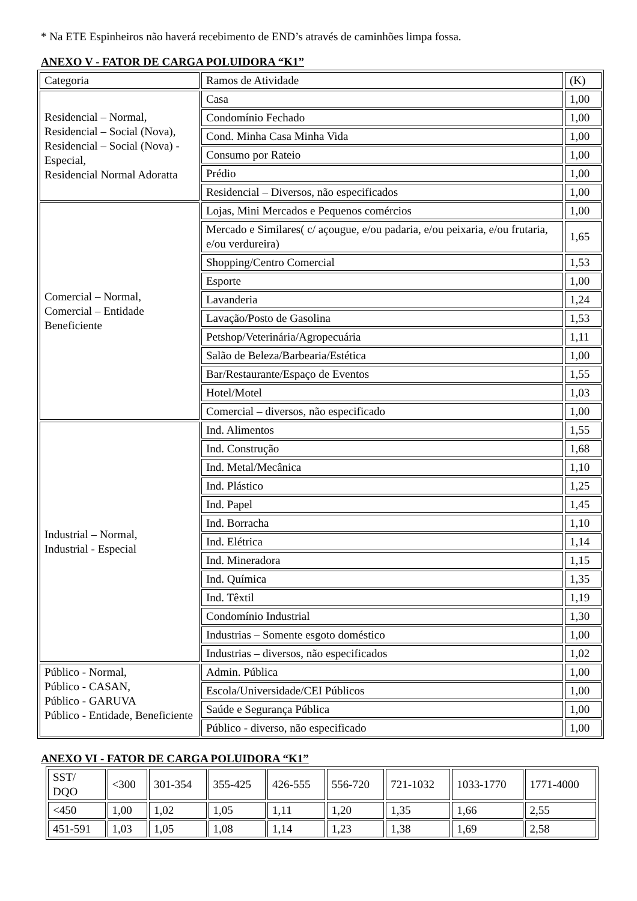* Na ETE Espinheiros não haverá recebimento de END’s através de caminhões limpa fossa.
ANEXO V - FATOR DE CARGA POLUIDORA “K1”
| Categoria | Ramos de Atividade | (K) |
| Residencial – Normal, Residencial – Social (Nova), Residencial – Social (Nova) - Especial, Residencial Normal Adoratta | Casa | 1,00 |
| | Condomínio Fechado | 1,00 |
| | Cond. Minha Casa Minha Vida | 1,00 |
| | Consumo por Rateio | 1,00 |
| | Prédio | 1,00 |
| | Residencial – Diversos, não especificados | 1,00 |
| Comercial – Normal, Comercial – Entidade Beneficiente | Lojas, Mini Mercados e Pequenos comércios | 1,00 |
| | Mercado e Similares( c/ açougue, e/ou padaria, e/ou peixaria, e/ou frutaria, e/ou verdureira) | 1,65 |
| | Shopping/Centro Comercial | 1,53 |
| | Esporte | 1,00 |
| | Lavanderia | 1,24 |
| | Lavação/Posto de Gasolina | 1,53 |
| | Petshop/Veterinária/Agropecuária | 1,11 |
| | Salão de Beleza/Barbearia/Estética | 1,00 |
| | Bar/Restaurante/Espaço de Eventos | 1,55 |
| | Hotel/Motel | 1,03 |
| | Comercial – diversos, não especificado | 1,00 |
| Industrial – Normal, Industrial - Especial | Ind. Alimentos | 1,55 |
| | Ind. Construção | 1,68 |
| | Ind. Metal/Mecânica | 1,10 |
| | Ind. Plástico | 1,25 |
| | Ind. Papel | 1,45 |
| | Ind. Borracha | 1,10 |
| | Ind. Elétrica | 1,14 |
| | Ind. Mineradora | 1,15 |
| | Ind. Química | 1,35 |
| | Ind. Têxtil | 1,19 |
| | Condomínio Industrial | 1,30 |
| | Industrias – Somente esgoto doméstico | 1,00 |
| | Industrias – diversos, não especificados | 1,02 |
| Público - Normal, Público - CASAN, Público - GARUVA Público - Entidade, Beneficiente | Admin. Pública | 1,00 |
| | Escola/Universidade/CEI Públicos | 1,00 |
| | Saúde e Segurança Pública | 1,00 |
| | Público - diverso, não especificado | 1,00 |
ANEXO VI - FATOR DE CARGA POLUIDORA “K1”
| SST/ DQO | <300 | 301-354 | 355-425 | 426-555 | 556-720 | 721-1032 | 1033-1770 | 1771-4000 |
| <450 | 1,00 | 1,02 | 1,05 | 1,11 | 1,20 | 1,35 | 1,66 | 2,55 |
| 451-591 | 1,03 | 1,05 | 1,08 | 1,14 | 1,23 | 1,38 | 1,69 | 2,58 |